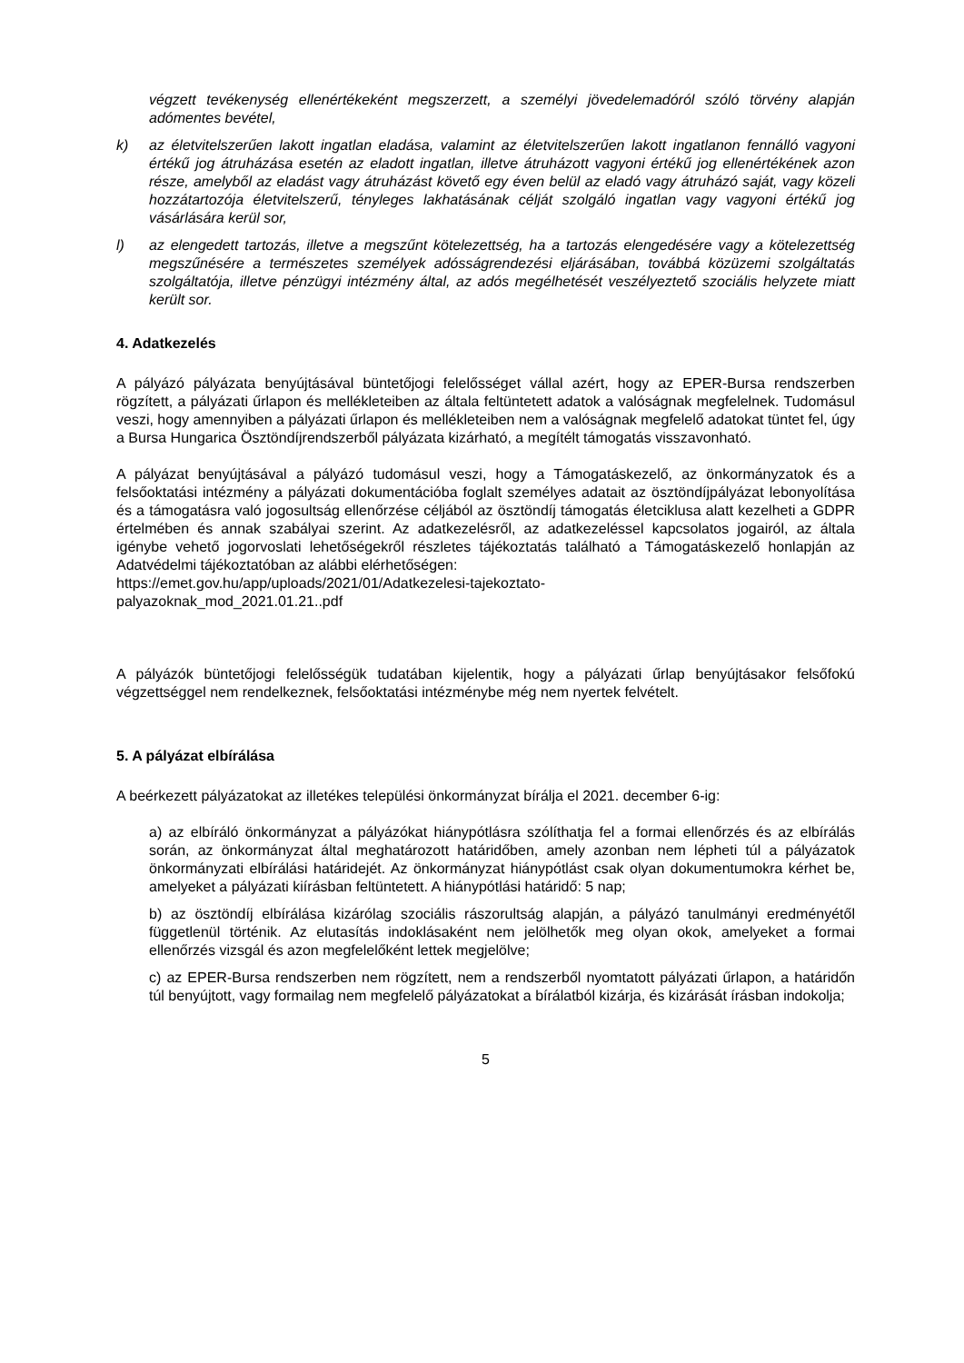végzett tevékenység ellenértékeként megszerzett, a személyi jövedelemadóról szóló törvény alapján adómentes bevétel,
k) az életvitelszerűen lakott ingatlan eladása, valamint az életvitelszerűen lakott ingatlanon fennálló vagyoni értékű jog átruházása esetén az eladott ingatlan, illetve átruházott vagyoni értékű jog ellenértékének azon része, amelyből az eladást vagy átruházást követő egy éven belül az eladó vagy átruházó saját, vagy közeli hozzátartozója életvitelszerű, tényleges lakhatásának célját szolgáló ingatlan vagy vagyoni értékű jog vásárlására kerül sor,
l) az elengedett tartozás, illetve a megszűnt kötelezettség, ha a tartozás elengedésére vagy a kötelezettség megszűnésére a természetes személyek adósságrendezési eljárásában, továbbá közüzemi szolgáltatás szolgáltatója, illetve pénzügyi intézmény által, az adós megélhetését veszélyeztető szociális helyzete miatt került sor.
4. Adatkezelés
A pályázó pályázata benyújtásával büntetőjogi felelősséget vállal azért, hogy az EPER-Bursa rendszerben rögzített, a pályázati űrlapon és mellékleteiben az általa feltüntetett adatok a valóságnak megfelelnek. Tudomásul veszi, hogy amennyiben a pályázati űrlapon és mellékleteiben nem a valóságnak megfelelő adatokat tüntet fel, úgy a Bursa Hungarica Ösztöndíjrendszerből pályázata kizárható, a megítélt támogatás visszavonható.
A pályázat benyújtásával a pályázó tudomásul veszi, hogy a Támogatáskezelő, az önkormányzatok és a felsőoktatási intézmény a pályázati dokumentációba foglalt személyes adatait az ösztöndíjpályázat lebonyolítása és a támogatásra való jogosultság ellenőrzése céljából az ösztöndíj támogatás életciklusa alatt kezelheti a GDPR értelmében és annak szabályai szerint. Az adatkezelésről, az adatkezeléssel kapcsolatos jogairól, az általa igénybe vehető jogorvoslati lehetőségekről részletes tájékoztatás található a Támogatáskezelő honlapján az Adatvédelmi tájékoztatóban az alábbi elérhetőségen:
https://emet.gov.hu/app/uploads/2021/01/Adatkezelesi-tajekoztato-
palyazoknak_mod_2021.01.21..pdf
A pályázók büntetőjogi felelősségük tudatában kijelentik, hogy a pályázati űrlap benyújtásakor felsőfokú végzettséggel nem rendelkeznek, felsőoktatási intézménybe még nem nyertek felvételt.
5. A pályázat elbírálása
A beérkezett pályázatokat az illetékes települési önkormányzat bírálja el 2021. december 6-ig:
a) az elbíráló önkormányzat a pályázókat hiánypótlásra szólíthatja fel a formai ellenőrzés és az elbírálás során, az önkormányzat által meghatározott határidőben, amely azonban nem lépheti túl a pályázatok önkormányzati elbírálási határidejét. Az önkormányzat hiánypótlást csak olyan dokumentumokra kérhet be, amelyeket a pályázati kiírásban feltüntetett. A hiánypótlási határidő: 5 nap;
b) az ösztöndíj elbírálása kizárólag szociális rászorultság alapján, a pályázó tanulmányi eredményétől függetlenül történik. Az elutasítás indoklásaként nem jelölhetők meg olyan okok, amelyeket a formai ellenőrzés vizsgál és azon megfelelőként lettek megjelölve;
c) az EPER-Bursa rendszerben nem rögzített, nem a rendszerből nyomtatott pályázati űrlapon, a határidőn túl benyújtott, vagy formailag nem megfelelő pályázatokat a bírálatból kizárja, és kizárását írásban indokolja;
5